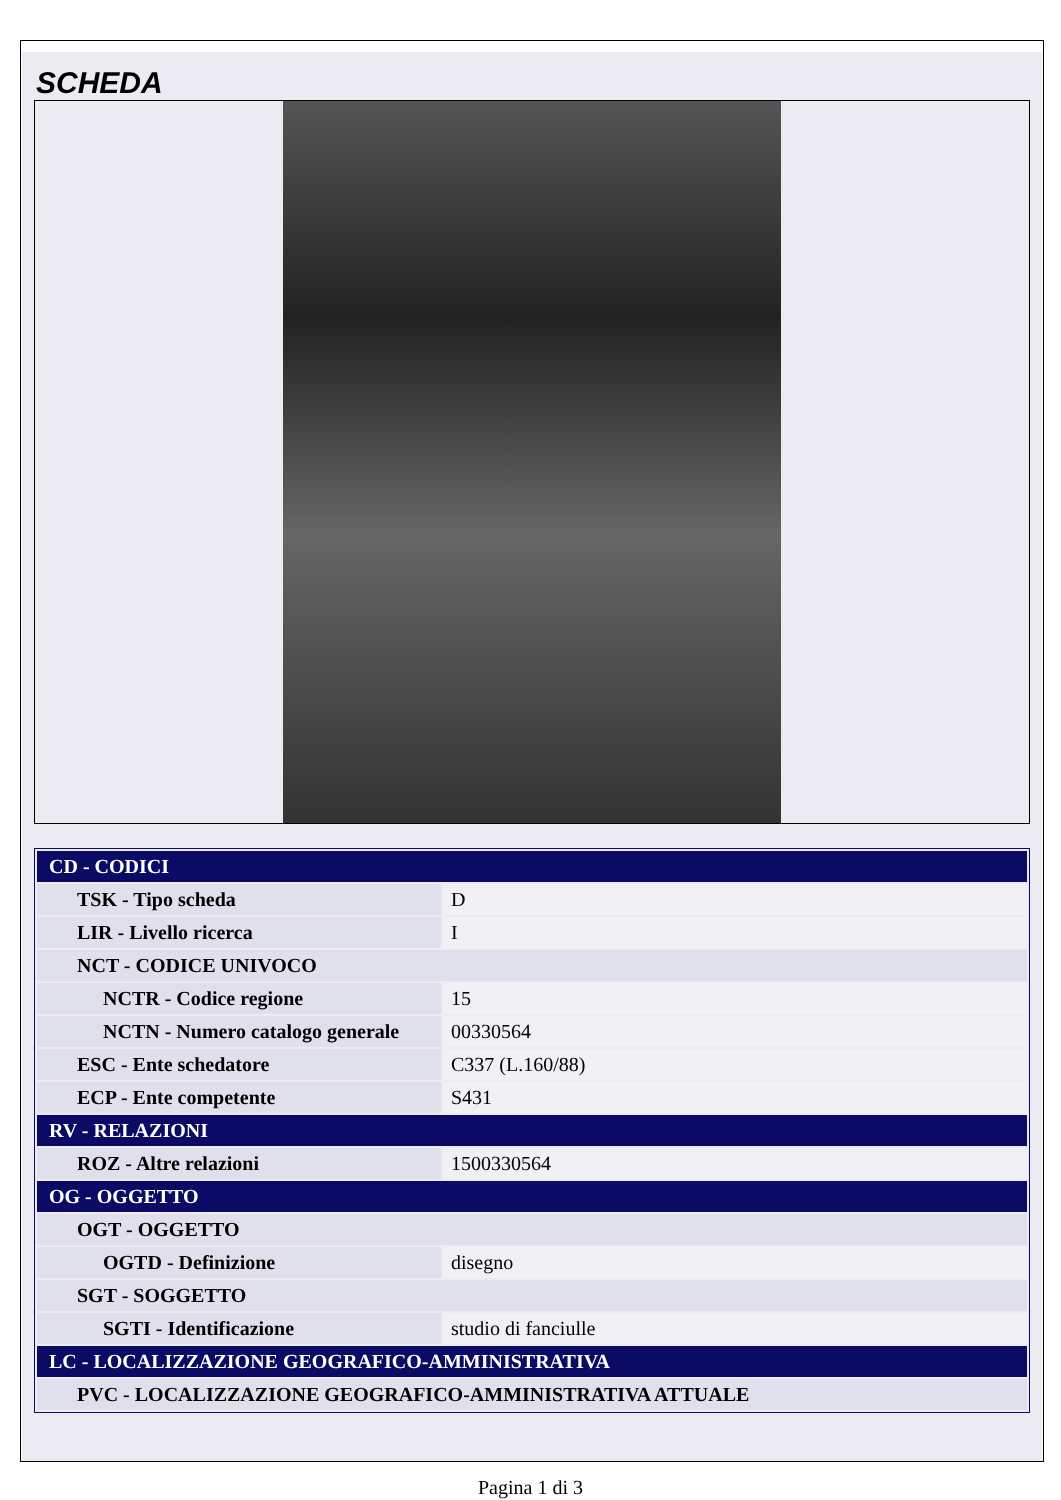SCHEDA
| CD - CODICI | |
| TSK - Tipo scheda | D |
| LIR - Livello ricerca | I |
| NCT - CODICE UNIVOCO | |
| NCTR - Codice regione | 15 |
| NCTN - Numero catalogo generale | 00330564 |
| ESC - Ente schedatore | C337 (L.160/88) |
| ECP - Ente competente | S431 |
| RV - RELAZIONI | |
| ROZ - Altre relazioni | 1500330564 |
| OG - OGGETTO | |
| OGT - OGGETTO | |
| OGTD - Definizione | disegno |
| SGT - SOGGETTO | |
| SGTI - Identificazione | studio di fanciulle |
| LC - LOCALIZZAZIONE GEOGRAFICO-AMMINISTRATIVA | |
| PVC - LOCALIZZAZIONE GEOGRAFICO-AMMINISTRATIVA ATTUALE | |
Pagina 1 di 3